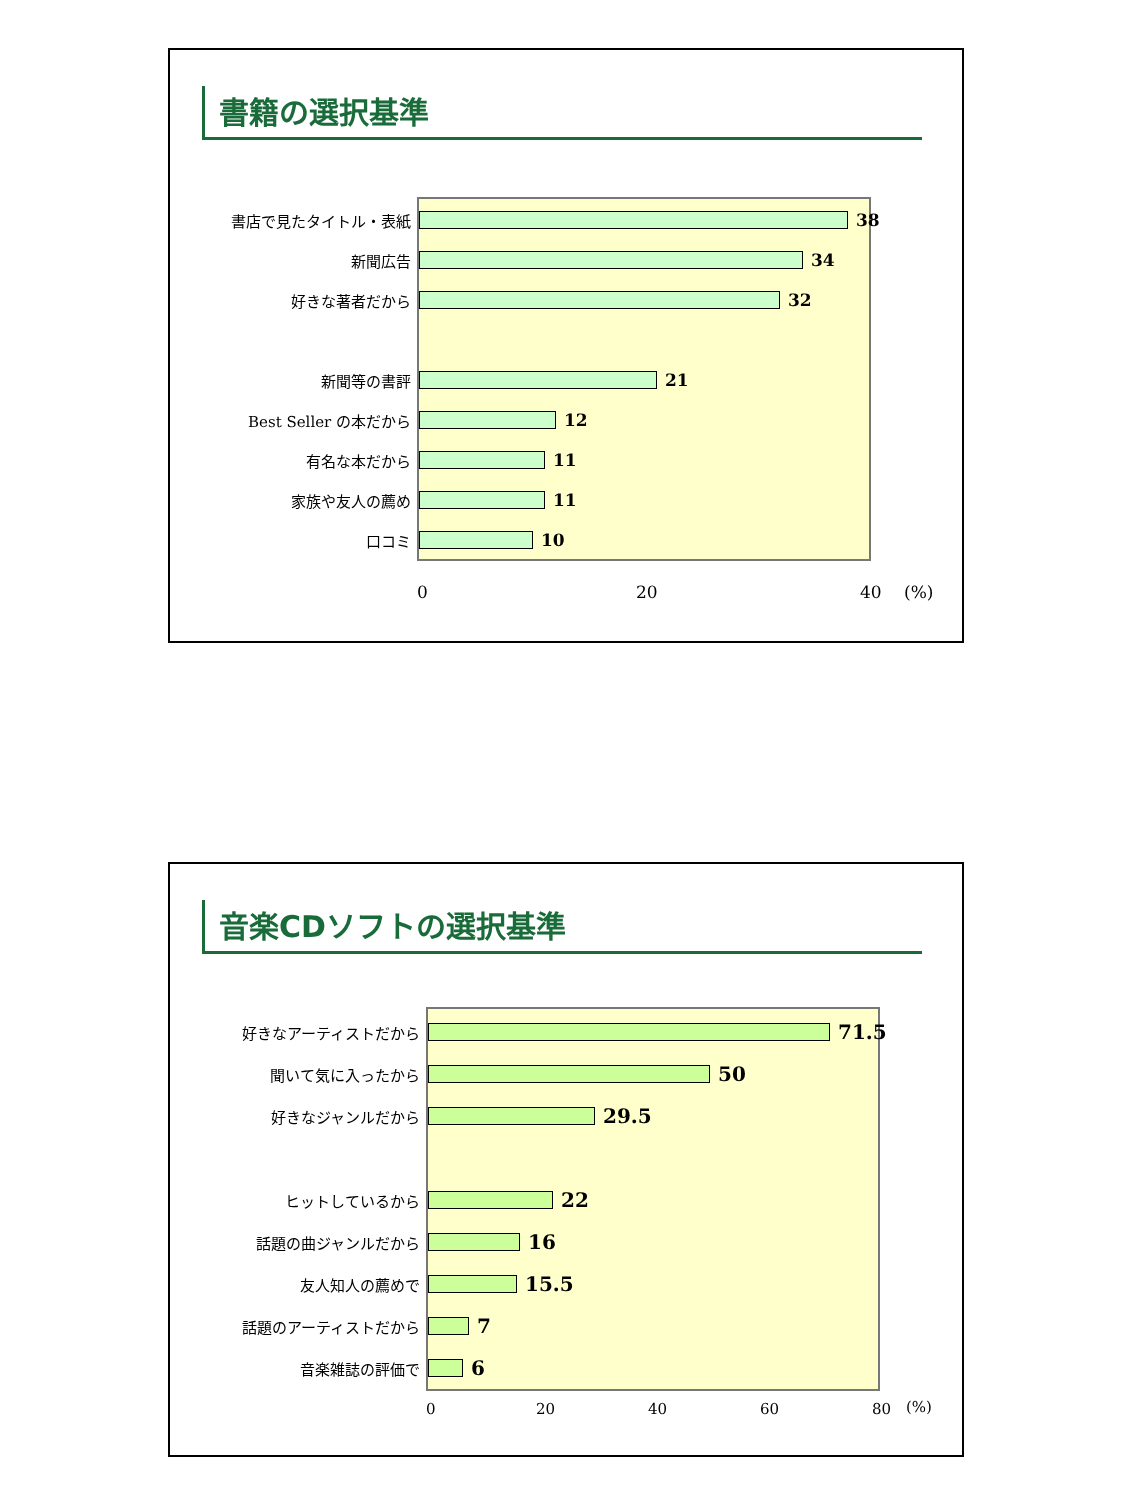書籍の選択基準
書店で見たタイトル・表紙
38
新聞広告
34
好きな著者だから
32
新聞等の書評
21
Best Seller の本だから
12
有名な本だから
11
家族や友人の薦め
11
口コミ
10
0 20 40 (%)
音楽CDソフトの選択基準
好きなアーティストだから
71.5
聞いて気に入ったから
50
好きなジャンルだから
29.5
ヒットしているから
22
話題の曲ジャンルだから
16
友人知人の薦めで
15.5
話題のアーティストだから
7
音楽雑誌の評価で
6
0 20 40 60 80 (%)